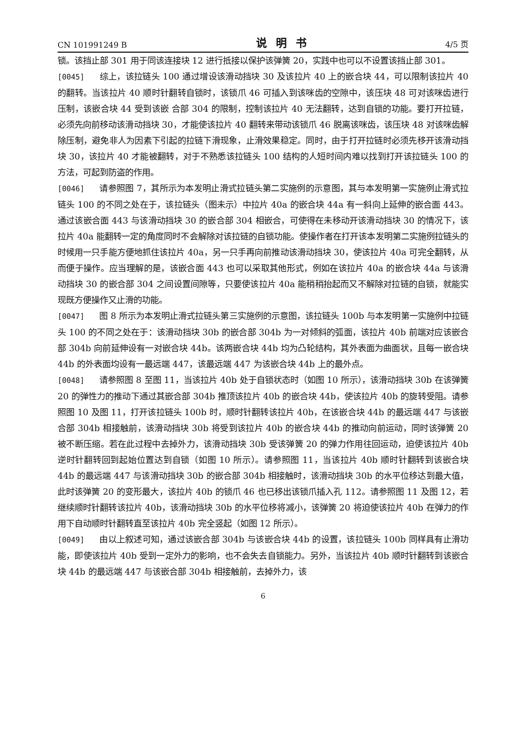CN 101991249 B 说明书 4/5 页
锁。该挡止部 301 用于同该连接块 12 进行抵接以保护该弹簧 20，实践中也可以不设置该挡止部 301。
[0045] 综上，该拉链头 100 通过增设该滑动挡块 30 及该拉片 40 上的嵌合块 44，可以限制该拉片 40 的翻转。当该拉片 40 顺时针翻转自锁时，该锁爪 46 可插入到该咪齿的空隙中，该压块 48 可对该咪齿进行压制，该嵌合块 44 受到该嵌 合部 304 的限制，控制该拉片 40 无法翻转，达到自锁的功能。要打开拉链，必须先向前移动该滑动挡块 30，才能使该拉片 40 翻转来带动该锁爪 46 脱离该咪齿，该压块 48 对该咪齿解除压制，避免非人为因素下引起的拉链下滑现象，止滑效果稳定。同时，由于打开拉链时必须先移开该滑动挡块 30，该拉片 40 才能被翻转，对于不熟悉该拉链头 100 结构的人短时间内难以找到打开该拉链头 100 的方法，可起到防盗的作用。
[0046] 请参照图 7，其所示为本发明止滑式拉链头第二实施例的示意图，其与本发明第一实施例止滑式拉链头 100 的不同之处在于，该拉链头（图未示）中拉片 40a 的嵌合块 44a 有一斜向上延伸的嵌合面 443。通过该嵌合面 443 与该滑动挡块 30 的嵌合部 304 相嵌合，可使得在未移动开该滑动挡块 30 的情况下，该拉片 40a 能翻转一定的角度同时不会解除对该拉链的自锁功能。使操作者在打开该本发明第二实施例拉链头的时候用一只手能方便地抓住该拉片 40a，另一只手再向前推动该滑动挡块 30，使该拉片 40a 可完全翻转，从而便于操作。应当理解的是，该嵌合面 443 也可以采取其他形式，例如在该拉片 40a 的嵌合块 44a 与该滑动挡块 30 的嵌合部 304 之间设置间隙等，只要使该拉片 40a 能稍稍抬起而又不解除对拉链的自锁，就能实现既方便操作又止滑的功能。
[0047] 图 8 所示为本发明止滑式拉链头第三实施例的示意图，该拉链头 100b 与本发明第一实施例中拉链头 100 的不同之处在于：该滑动挡块 30b 的嵌合部 304b 为一对倾斜的弧面，该拉片 40b 前端对应该嵌合部 304b 向前延伸设有一对嵌合块 44b。该两嵌合块 44b 均为凸轮结构，其外表面为曲面状，且每一嵌合块 44b 的外表面均设有一最远端 447，该最远端 447 为该嵌合块 44b 上的最外点。
[0048] 请参照图 8 至图 11，当该拉片 40b 处于自锁状态时（如图 10 所示），该滑动挡块 30b 在该弹簧 20 的弹性力的推动下通过其嵌合部 304b 推顶该拉片 40b 的嵌合块 44b，使该拉片 40b 的旋转受阻。请参照图 10 及图 11，打开该拉链头 100b 时，顺时针翻转该拉片 40b，在该嵌合块 44b 的最远端 447 与该嵌合部 304b 相接触前，该滑动挡块 30b 将受到该拉片 40b 的嵌合块 44b 的推动向前运动，同时该弹簧 20 被不断压缩。若在此过程中去掉外力，该滑动挡块 30b 受该弹簧 20 的弹力作用往回运动，迫使该拉片 40b 逆时针翻转回到起始位置达到自锁（如图 10 所示）。请参照图 11，当该拉片 40b 顺时针翻转到该嵌合块 44b 的最远端 447 与该滑动挡块 30b 的嵌合部 304b 相接触时，该滑动挡块 30b 的水平位移达到最大值，此时该弹簧 20 的变形最大，该拉片 40b 的锁爪 46 也已移出该锁爪插入孔 112。请参照图 11 及图 12，若继续顺时针翻转该拉片 40b，该滑动挡块 30b 的水平位移将减小，该弹簧 20 将迫使该拉片 40b 在弹力的作用下自动顺时针翻转直至该拉片 40b 完全竖起（如图 12 所示）。
[0049] 由以上叙述可知，通过该嵌合部 304b 与该嵌合块 44b 的设置，该拉链头 100b 同样具有止滑功能，即使该拉片 40b 受到一定外力的影响，也不会失去自锁能力。另外，当该拉片 40b 顺时针翻转到该嵌合块 44b 的最远端 447 与该嵌合部 304b 相接触前，去掉外力，该
6